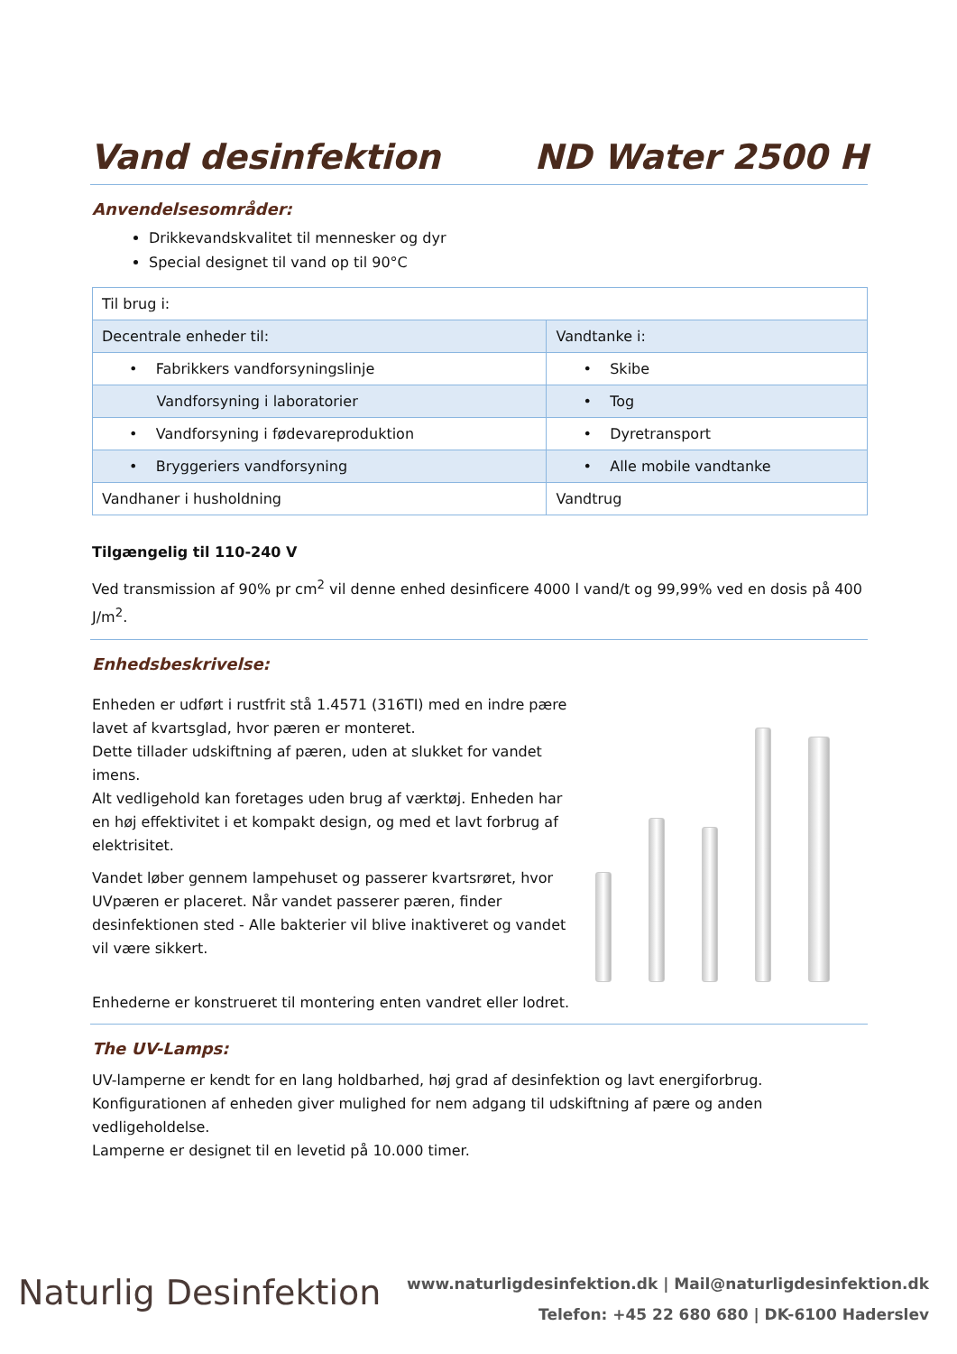Vand desinfektion ND Water 2500 H
Anvendelsesområder:
Drikkevandskvalitet til mennesker og dyr
Special designet til vand op til 90°C
| Til brug i: | |
| Decentrale enheder til: | Vandtanke i: |
| • Fabrikkers vandforsyningslinje | • Skibe |
| Vandforsyning i laboratorier | • Tog |
| • Vandforsyning i fødevareproduktion | • Dyretransport |
| • Bryggeriers vandforsyning | • Alle mobile vandtanke |
| Vandhaner i husholdning | Vandtrug |
Tilgængelig til 110-240 V
Ved transmission af 90% pr cm<sup>2</sup> vil denne enhed desinficere 4000 l vand/t og 99,99% ved en dosis på 400 J/m<sup>2</sup>.
Enhedsbeskrivelse:
Enheden er udført i rustfrit stå 1.4571 (316TI) med en indre pære lavet af kvartsglad, hvor pæren er monteret.
Dette tillader udskiftning af pæren, uden at slukket for vandet imens.
Alt vedligehold kan foretages uden brug af værktøj. Enheden har en høj effektivitet i et kompakt design, og med et lavt forbrug af elektrisitet.
Vandet løber gennem lampehuset og passerer kvartsrøret, hvor UVpæren er placeret. Når vandet passerer pæren, finder desinfektionen sted - Alle bakterier vil blive inaktiveret og vandet vil være sikkert.
Enhederne er konstrueret til montering enten vandret eller lodret.
The UV-Lamps:
UV-lamperne er kendt for en lang holdbarhed, høj grad af desinfektion og lavt energiforbrug.
Konfigurationen af enheden giver mulighed for nem adgang til udskiftning af pære og anden vedligeholdelse.
Lamperne er designet til en levetid på 10.000 timer.
Naturlig Desinfektion
www.naturligdesinfektion.dk | Mail@naturligdesinfektion.dk
Telefon: +45 22 680 680 | DK-6100 Haderslev